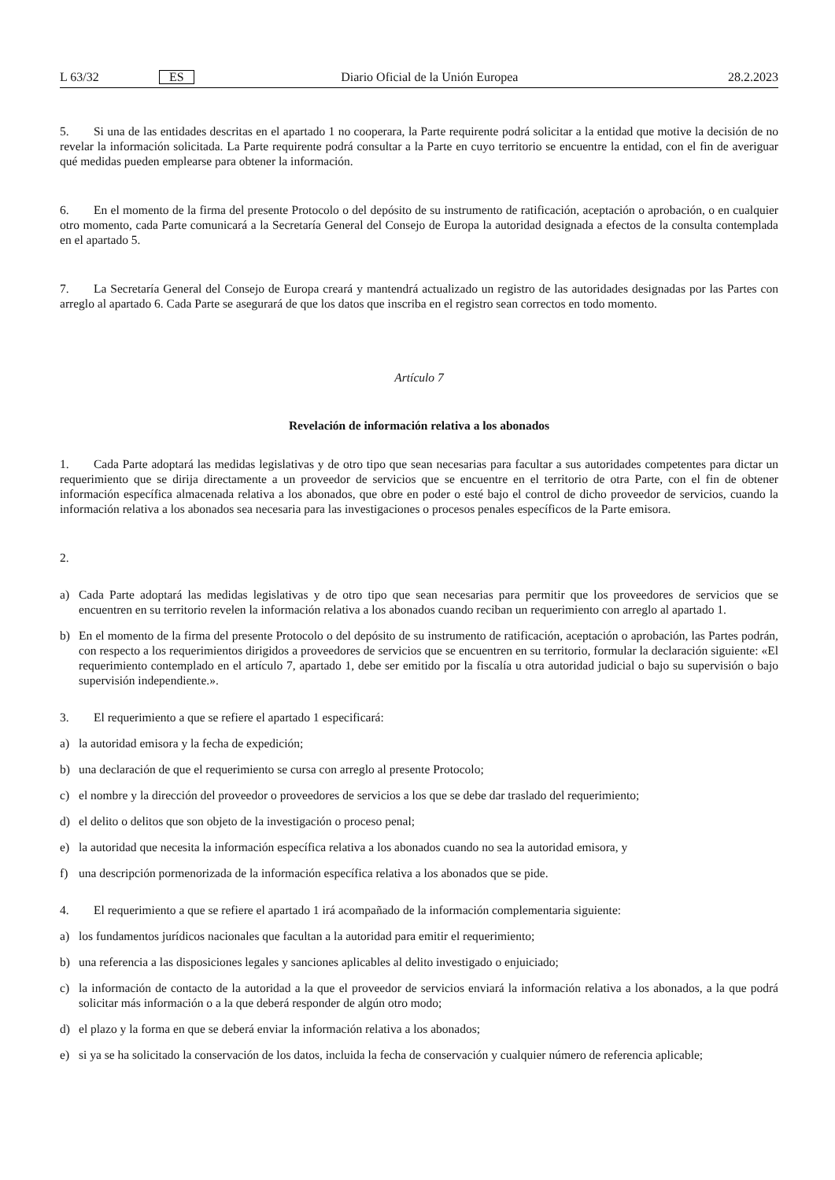L 63/32 ES Diario Oficial de la Unión Europea 28.2.2023
5. Si una de las entidades descritas en el apartado 1 no cooperara, la Parte requirente podrá solicitar a la entidad que motive la decisión de no revelar la información solicitada. La Parte requirente podrá consultar a la Parte en cuyo territorio se encuentre la entidad, con el fin de averiguar qué medidas pueden emplearse para obtener la información.
6. En el momento de la firma del presente Protocolo o del depósito de su instrumento de ratificación, aceptación o aprobación, o en cualquier otro momento, cada Parte comunicará a la Secretaría General del Consejo de Europa la autoridad designada a efectos de la consulta contemplada en el apartado 5.
7. La Secretaría General del Consejo de Europa creará y mantendrá actualizado un registro de las autoridades designadas por las Partes con arreglo al apartado 6. Cada Parte se asegurará de que los datos que inscriba en el registro sean correctos en todo momento.
Artículo 7
Revelación de información relativa a los abonados
1. Cada Parte adoptará las medidas legislativas y de otro tipo que sean necesarias para facultar a sus autoridades competentes para dictar un requerimiento que se dirija directamente a un proveedor de servicios que se encuentre en el territorio de otra Parte, con el fin de obtener información específica almacenada relativa a los abonados, que obre en poder o esté bajo el control de dicho proveedor de servicios, cuando la información relativa a los abonados sea necesaria para las investigaciones o procesos penales específicos de la Parte emisora.
2.
a) Cada Parte adoptará las medidas legislativas y de otro tipo que sean necesarias para permitir que los proveedores de servicios que se encuentren en su territorio revelen la información relativa a los abonados cuando reciban un requerimiento con arreglo al apartado 1.
b) En el momento de la firma del presente Protocolo o del depósito de su instrumento de ratificación, aceptación o aprobación, las Partes podrán, con respecto a los requerimientos dirigidos a proveedores de servicios que se encuentren en su territorio, formular la declaración siguiente: «El requerimiento contemplado en el artículo 7, apartado 1, debe ser emitido por la fiscalía u otra autoridad judicial o bajo su supervisión o bajo supervisión independiente.».
3. El requerimiento a que se refiere el apartado 1 especificará:
a) la autoridad emisora y la fecha de expedición;
b) una declaración de que el requerimiento se cursa con arreglo al presente Protocolo;
c) el nombre y la dirección del proveedor o proveedores de servicios a los que se debe dar traslado del requerimiento;
d) el delito o delitos que son objeto de la investigación o proceso penal;
e) la autoridad que necesita la información específica relativa a los abonados cuando no sea la autoridad emisora, y
f) una descripción pormenorizada de la información específica relativa a los abonados que se pide.
4. El requerimiento a que se refiere el apartado 1 irá acompañado de la información complementaria siguiente:
a) los fundamentos jurídicos nacionales que facultan a la autoridad para emitir el requerimiento;
b) una referencia a las disposiciones legales y sanciones aplicables al delito investigado o enjuiciado;
c) la información de contacto de la autoridad a la que el proveedor de servicios enviará la información relativa a los abonados, a la que podrá solicitar más información o a la que deberá responder de algún otro modo;
d) el plazo y la forma en que se deberá enviar la información relativa a los abonados;
e) si ya se ha solicitado la conservación de los datos, incluida la fecha de conservación y cualquier número de referencia aplicable;